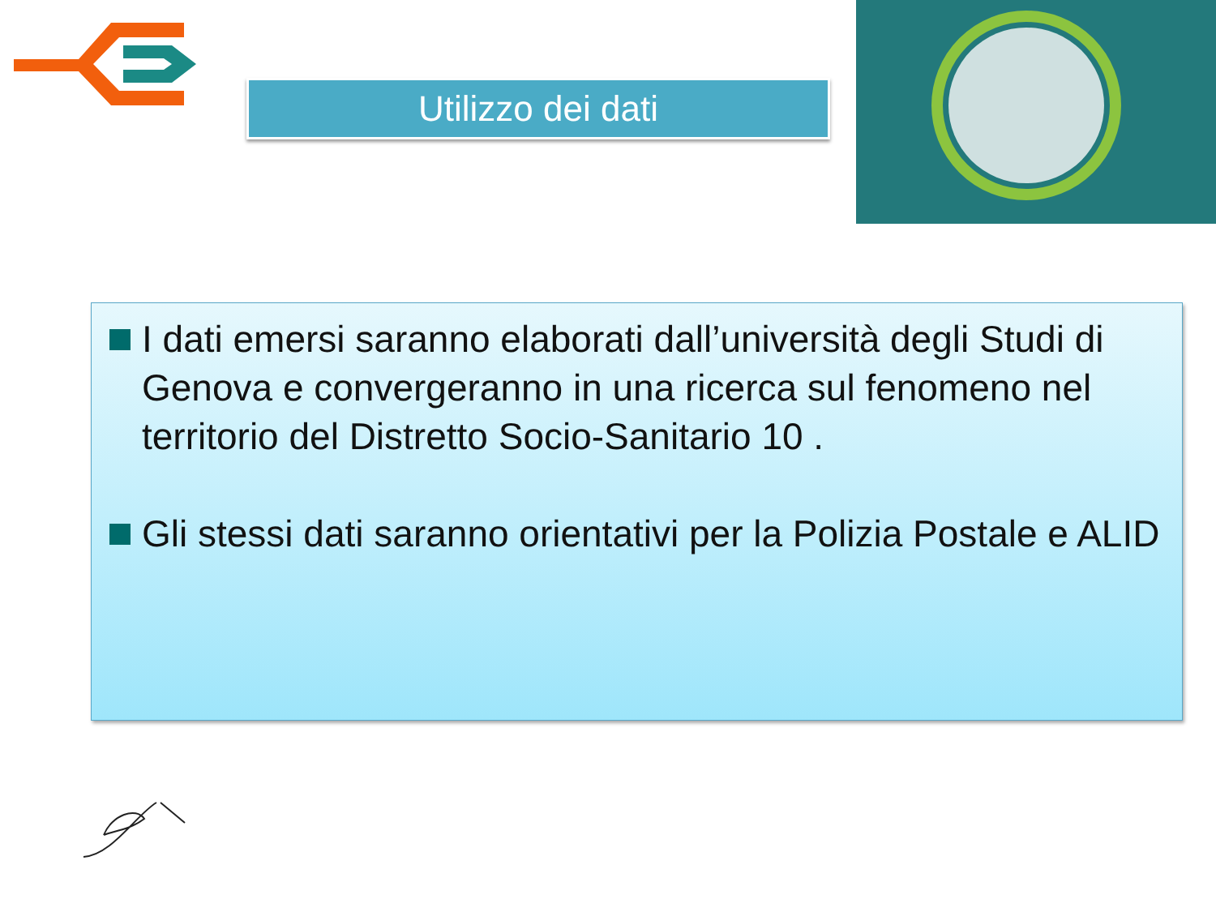Utilizzo dei dati
I dati emersi saranno elaborati dall’università degli Studi di Genova e convergeranno in una ricerca sul fenomeno nel territorio del Distretto Socio-Sanitario 10 .
Gli stessi dati saranno orientativi per la Polizia Postale e ALID